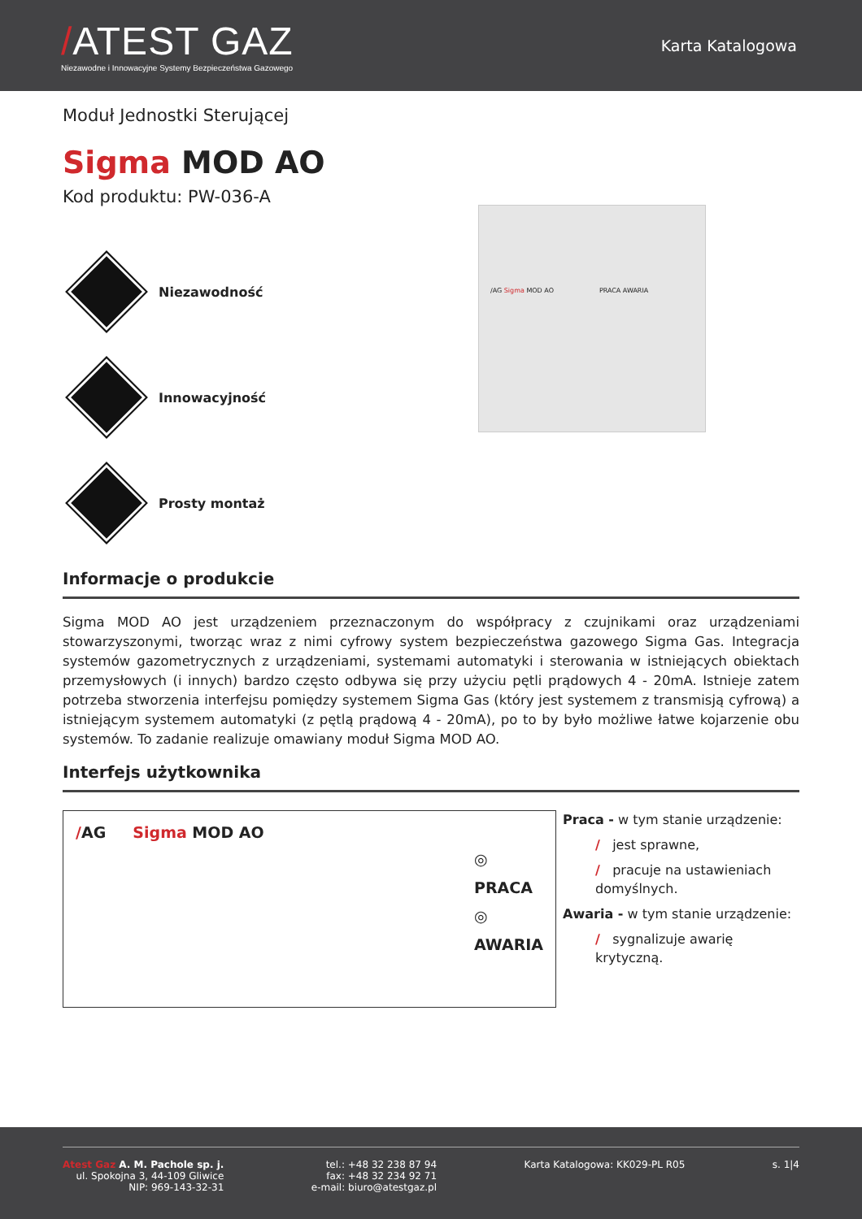/ATEST GAZ
Niezawodne i Innowacyjne Systemy Bezpieczeństwa Gazowego
Karta Katalogowa
Moduł Jednostki Sterującej
Sigma MOD AO
Kod produktu: PW-036-A
Niezawodność
Innowacyjność
Prosty montaż
/AG Sigma MOD AO PRACA AWARIA
Informacje o produkcie
Sigma MOD AO jest urządzeniem przeznaczonym do współpracy z czujnikami oraz urządzeniami stowarzyszonymi, tworząc wraz z nimi cyfrowy system bezpieczeństwa gazowego Sigma Gas. Integracja systemów gazometrycznych z urządzeniami, systemami automatyki i sterowania w istniejących obiektach przemysłowych (i innych) bardzo często odbywa się przy użyciu pętli prądowych 4 - 20mA. Istnieje zatem potrzeba stworzenia interfejsu pomiędzy systemem Sigma Gas (który jest systemem z transmisją cyfrową) a istniejącym systemem automatyki (z pętlą prądową 4 - 20mA), po to by było możliwe łatwe kojarzenie obu systemów. To zadanie realizuje omawiany moduł Sigma MOD AO.
Interfejs użytkownika
/AG Sigma MOD AO
◎ PRACA
◎ AWARIA
Praca - w tym stanie urządzenie:
/ jest sprawne,
/ pracuje na ustawieniach domyślnych.
Awaria - w tym stanie urządzenie:
/ sygnalizuje awarię krytyczną.
Atest Gaz A. M. Pachole sp. j.
ul. Spokojna 3, 44-109 Gliwice
NIP: 969-143-32-31
tel.: +48 32 238 87 94
fax: +48 32 234 92 71
e-mail: biuro@atestgaz.pl
Karta Katalogowa: KK029-PL R05 s. 1|4